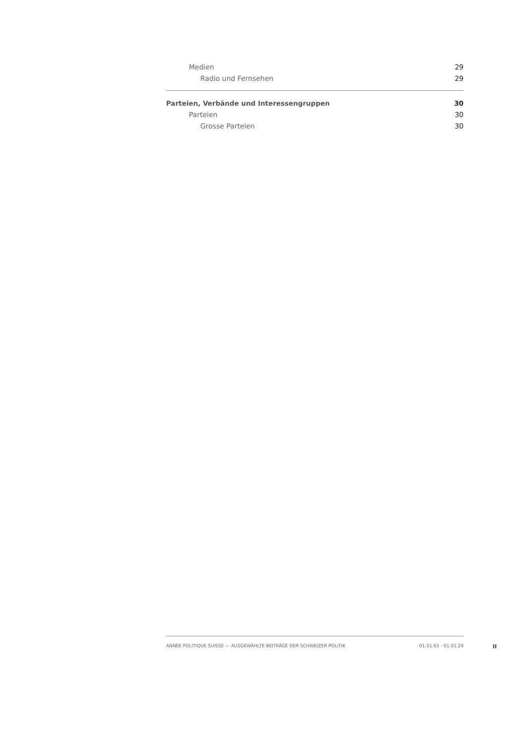Medien 29
Radio und Fernsehen 29
Parteien, Verbände und Interessengruppen 30
Parteien 30
Grosse Parteien 30
ANNÉE POLITIQUE SUISSE — AUSGEWÄHLTE BEITRÄGE DER SCHWEIZER POLITIK 01.01.65 - 01.01.24
II